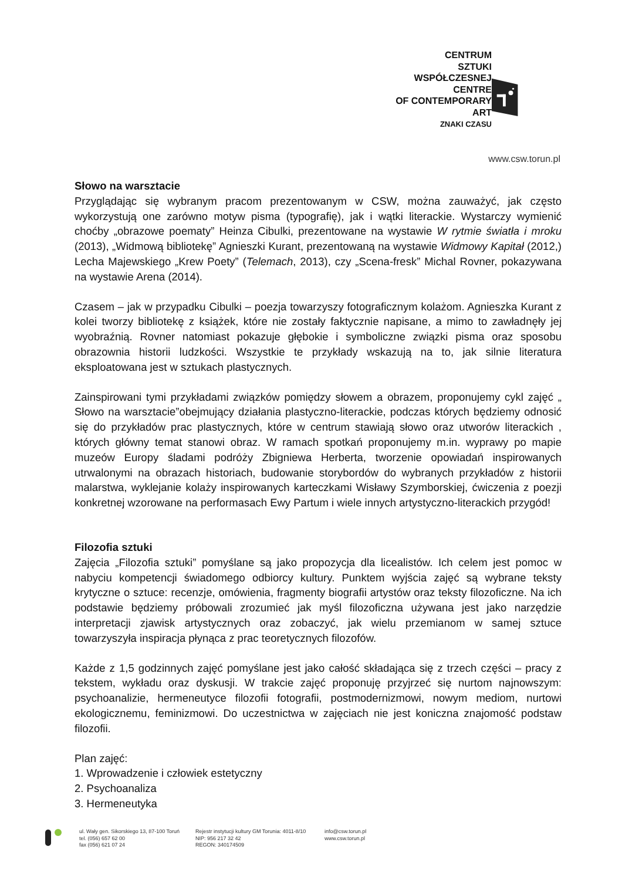CENTRUM
SZTUKI
WSPÓŁCZESNEJ
CENTRE
OF CONTEMPORARY
ART
ZNAKI CZASU
www.csw.torun.pl
Słowo na warsztacie
Przyglądając się wybranym pracom prezentowanym w CSW, można zauważyć, jak często wykorzystują one zarówno motyw pisma (typografię), jak i wątki literackie. Wystarczy wymienić choćby „obrazowe poematy” Heinza Cibulki, prezentowane na wystawie W rytmie światła i mroku (2013), „Widmową bibliotekę” Agnieszki Kurant, prezentowaną na wystawie Widmowy Kapitał (2012,) Lecha Majewskiego „Krew Poety” (Telemach, 2013), czy „Scena-fresk” Michal Rovner, pokazywana na wystawie Arena (2014).
Czasem – jak w przypadku Cibulki – poezja towarzyszy fotograficznym kolażom. Agnieszka Kurant z kolei tworzy bibliotekę z książek, które nie zostały faktycznie napisane, a mimo to zawładnęły jej wyobraźnią. Rovner natomiast pokazuje głębokie i symboliczne związki pisma oraz sposobu obrazownia historii ludzkości. Wszystkie te przykłady wskazują na to, jak silnie literatura eksploatowana jest w sztukach plastycznych.
Zainspirowani tymi przykładami związków pomiędzy słowem a obrazem, proponujemy cykl zajęć „ Słowo na warsztacie”obejmujący działania plastyczno-literackie, podczas których będziemy odnosić się do przykładów prac plastycznych, które w centrum stawiają słowo oraz utworów literackich , których główny temat stanowi obraz. W ramach spotkań proponujemy m.in. wyprawy po mapie muzeów Europy śladami podróży Zbigniewa Herberta, tworzenie opowiadań inspirowanych utrwalonymi na obrazach historiach, budowanie storybordów do wybranych przykładów z historii malarstwa, wyklejanie kolaży inspirowanych karteczkami Wisławy Szymborskiej, ćwiczenia z poezji konkretnej wzorowane na performasach Ewy Partum i wiele innych artystyczno-literackich przygód!
Filozofia sztuki
Zajęcia „Filozofia sztuki” pomyślane są jako propozycja dla licealistów. Ich celem jest pomoc w nabyciu kompetencji świadomego odbiorcy kultury. Punktem wyjścia zajęć są wybrane teksty krytyczne o sztuce: recenzje, omówienia, fragmenty biografii artystów oraz teksty filozoficzne. Na ich podstawie będziemy próbowali zrozumieć jak myśl filozoficzna używana jest jako narzędzie interpretacji zjawisk artystycznych oraz zobaczyć, jak wielu przemianom w samej sztuce towarzyszyła inspiracja płynąca z prac teoretycznych filozofów.
Każde z 1,5 godzinnych zajęć pomyślane jest jako całość składająca się z trzech części – pracy z tekstem, wykładu oraz dyskusji. W trakcie zajęć proponuję przyjrzeć się nurtom najnowszym: psychoanalizie, hermeneutyce filozofii fotografii, postmodernizmowi, nowym mediom, nurtowi ekologicznemu, feminizmowi. Do uczestnictwa w zajęciach nie jest koniczna znajomość podstaw filozofii.
Plan zajęć:
1. Wprowadzenie i człowiek estetyczny
2. Psychoanaliza
3. Hermeneutyka
ul. Wały gen. Sikorskiego 13, 87-100 Toruń
tel. (056) 657 62 00
fax (056) 621 07 24
Rejestr instytucji kultury GM Torunia: 4011-8/10
NIP: 956 217 32 42
REGON: 340174509
info@csw.torun.pl
www.csw.torun.pl